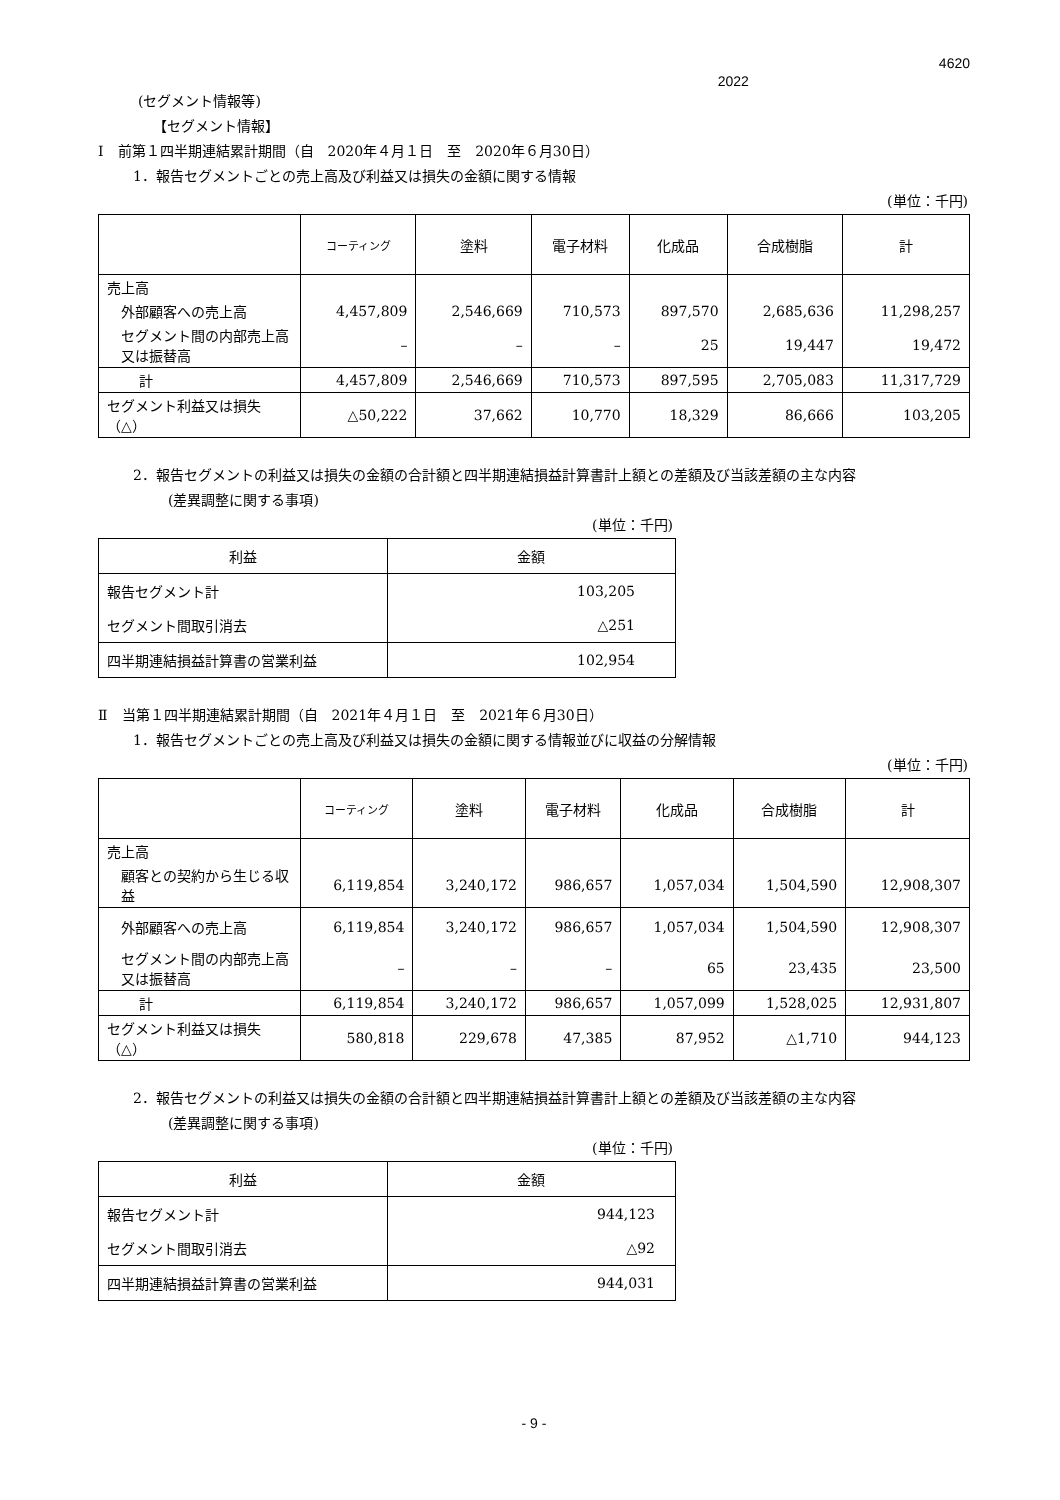2022 4620
(セグメント情報等)
【セグメント情報】
Ⅰ　前第１四半期連結累計期間（自　2020年４月１日　至　2020年６月30日）
1．報告セグメントごとの売上高及び利益又は損失の金額に関する情報
(単位：千円)
| | コーティング | 塗料 | 電子材料 | 化成品 | 合成樹脂 | 計 |
| --- | --- | --- | --- | --- | --- | --- |
| 売上高 | | | | | | |
| 外部顧客への売上高 | 4,457,809 | 2,546,669 | 710,573 | 897,570 | 2,685,636 | 11,298,257 |
| セグメント間の内部売上高又は振替高 | – | – | – | 25 | 19,447 | 19,472 |
| 計 | 4,457,809 | 2,546,669 | 710,573 | 897,595 | 2,705,083 | 11,317,729 |
| セグメント利益又は損失（△） | △50,222 | 37,662 | 10,770 | 18,329 | 86,666 | 103,205 |
2．報告セグメントの利益又は損失の金額の合計額と四半期連結損益計算書計上額との差額及び当該差額の主な内容
(差異調整に関する事項)
(単位：千円)
| 利益 | 金額 |
| --- | --- |
| 報告セグメント計 | 103,205 |
| セグメント間取引消去 | △251 |
| 四半期連結損益計算書の営業利益 | 102,954 |
Ⅱ　当第１四半期連結累計期間（自　2021年４月１日　至　2021年６月30日）
1．報告セグメントごとの売上高及び利益又は損失の金額に関する情報並びに収益の分解情報
(単位：千円)
| | コーティング | 塗料 | 電子材料 | 化成品 | 合成樹脂 | 計 |
| --- | --- | --- | --- | --- | --- | --- |
| 売上高 | | | | | | |
| 顧客との契約から生じる収益 | 6,119,854 | 3,240,172 | 986,657 | 1,057,034 | 1,504,590 | 12,908,307 |
| 外部顧客への売上高 | 6,119,854 | 3,240,172 | 986,657 | 1,057,034 | 1,504,590 | 12,908,307 |
| セグメント間の内部売上高又は振替高 | – | – | – | 65 | 23,435 | 23,500 |
| 計 | 6,119,854 | 3,240,172 | 986,657 | 1,057,099 | 1,528,025 | 12,931,807 |
| セグメント利益又は損失（△） | 580,818 | 229,678 | 47,385 | 87,952 | △1,710 | 944,123 |
2．報告セグメントの利益又は損失の金額の合計額と四半期連結損益計算書計上額との差額及び当該差額の主な内容
(差異調整に関する事項)
(単位：千円)
| 利益 | 金額 |
| --- | --- |
| 報告セグメント計 | 944,123 |
| セグメント間取引消去 | △92 |
| 四半期連結損益計算書の営業利益 | 944,031 |
- 9 -